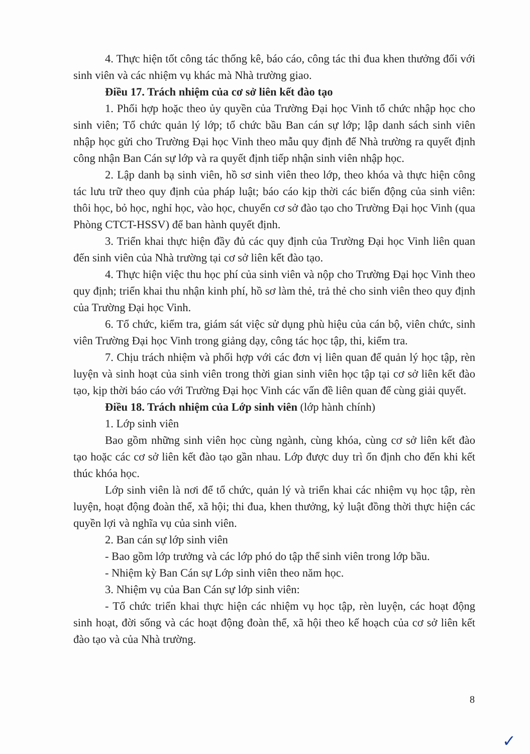4. Thực hiện tốt công tác thống kê, báo cáo, công tác thi đua khen thưởng đối với sinh viên và các nhiệm vụ khác mà Nhà trường giao.
Điều 17. Trách nhiệm của cơ sở liên kết đào tạo
1. Phối hợp hoặc theo ủy quyền của Trường Đại học Vinh tổ chức nhập học cho sinh viên; Tổ chức quản lý lớp; tổ chức bầu Ban cán sự lớp; lập danh sách sinh viên nhập học gửi cho Trường Đại học Vinh theo mẫu quy định để Nhà trường ra quyết định công nhận Ban Cán sự lớp và ra quyết định tiếp nhận sinh viên nhập học.
2. Lập danh bạ sinh viên, hồ sơ sinh viên theo lớp, theo khóa và thực hiện công tác lưu trữ theo quy định của pháp luật; báo cáo kịp thời các biến động của sinh viên: thôi học, bỏ học, nghỉ học, vào học, chuyển cơ sở đào tạo cho Trường Đại học Vinh (qua Phòng CTCT-HSSV) để ban hành quyết định.
3. Triển khai thực hiện đầy đủ các quy định của Trường Đại học Vinh liên quan đến sinh viên của Nhà trường tại cơ sở liên kết đào tạo.
4. Thực hiện việc thu học phí của sinh viên và nộp cho Trường Đại học Vinh theo quy định; triển khai thu nhận kinh phí, hồ sơ làm thẻ, trả thẻ cho sinh viên theo quy định của Trường Đại học Vinh.
6. Tổ chức, kiểm tra, giám sát việc sử dụng phù hiệu của cán bộ, viên chức, sinh viên Trường Đại học Vinh trong giảng dạy, công tác học tập, thi, kiểm tra.
7. Chịu trách nhiệm và phối hợp với các đơn vị liên quan để quản lý học tập, rèn luyện và sinh hoạt của sinh viên trong thời gian sinh viên học tập tại cơ sở liên kết đào tạo, kịp thời báo cáo với Trường Đại học Vinh các vấn đề liên quan để cùng giải quyết.
Điều 18. Trách nhiệm của Lớp sinh viên (lớp hành chính)
1. Lớp sinh viên
Bao gồm những sinh viên học cùng ngành, cùng khóa, cùng cơ sở liên kết đào tạo hoặc các cơ sở liên kết đào tạo gần nhau. Lớp được duy trì ổn định cho đến khi kết thúc khóa học.
Lớp sinh viên là nơi để tổ chức, quản lý và triển khai các nhiệm vụ học tập, rèn luyện, hoạt động đoàn thể, xã hội; thi đua, khen thưởng, kỷ luật đồng thời thực hiện các quyền lợi và nghĩa vụ của sinh viên.
2. Ban cán sự lớp sinh viên
- Bao gồm lớp trưởng và các lớp phó do tập thể sinh viên trong lớp bầu.
- Nhiệm kỳ Ban Cán sự Lớp sinh viên theo năm học.
3. Nhiệm vụ của Ban Cán sự lớp sinh viên:
- Tổ chức triển khai thực hiện các nhiệm vụ học tập, rèn luyện, các hoạt động sinh hoạt, đời sống và các hoạt động đoàn thể, xã hội theo kế hoạch của cơ sở liên kết đào tạo và của Nhà trường.
8
✓